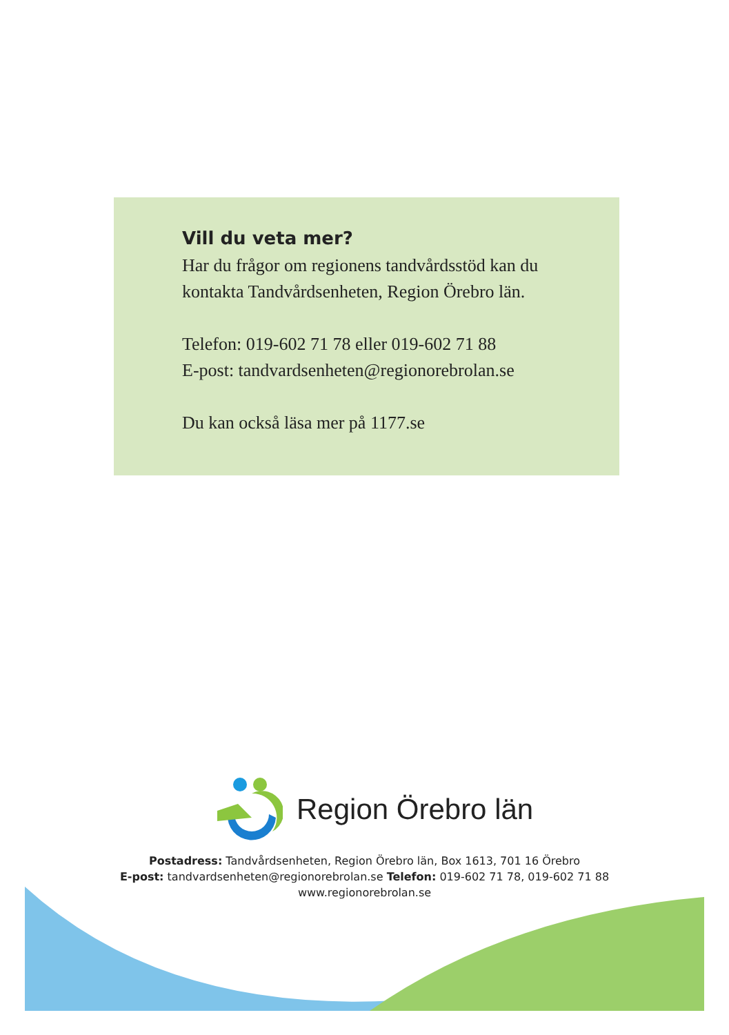Vill du veta mer?
Har du frågor om regionens tandvårdsstöd kan du
kontakta Tandvårdsenheten, Region Örebro län.
Telefon: 019-602 71 78 eller 019-602 71 88
E-post: tandvardsenheten@regionorebrolan.se
Du kan också läsa mer på 1177.se
Region Örebro län
Postadress: Tandvårdsenheten, Region Örebro län, Box 1613, 701 16 Örebro
E-post: tandvardsenheten@regionorebrolan.se Telefon: 019-602 71 78, 019-602 71 88
www.regionorebrolan.se